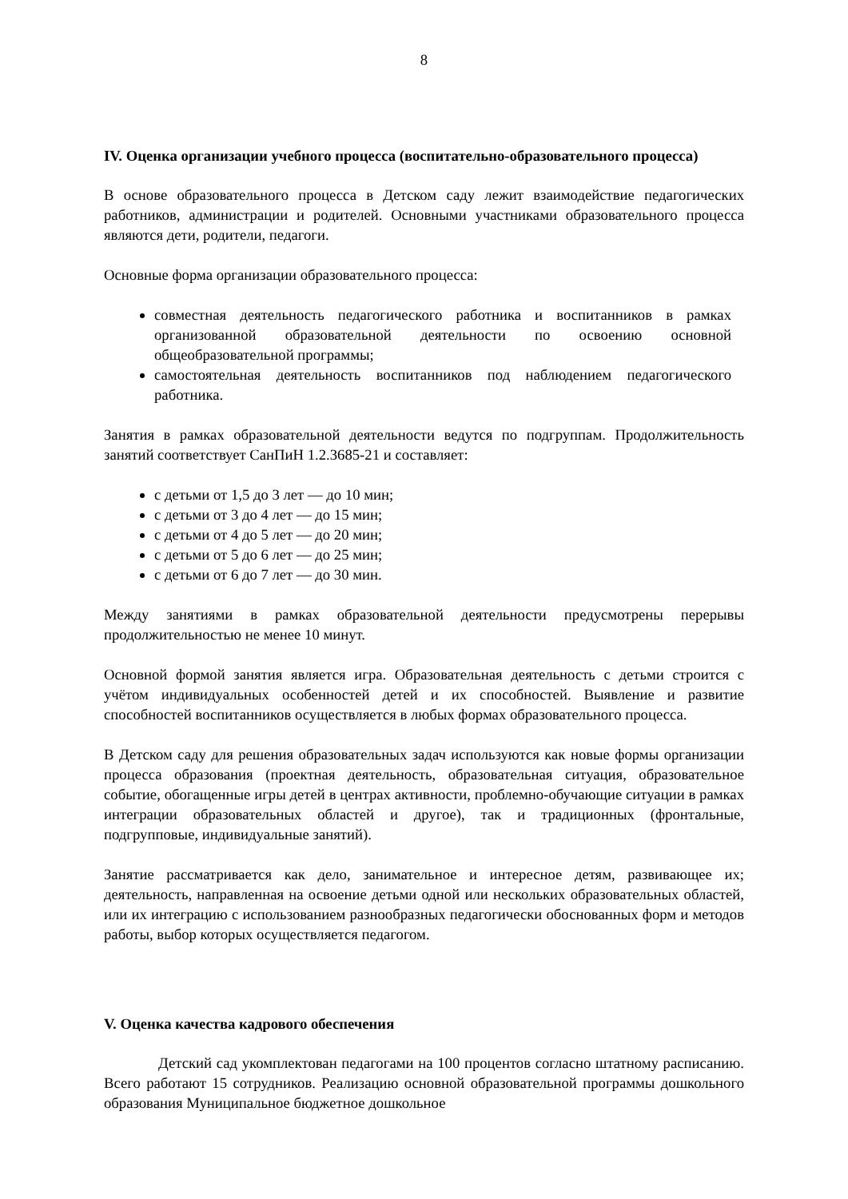8
IV. Оценка организации учебного процесса (воспитательно-образовательного процесса)
В основе образовательного процесса в Детском саду лежит взаимодействие педагогических работников, администрации и родителей. Основными участниками образовательного процесса являются дети, родители, педагоги.
Основные форма организации образовательного процесса:
совместная деятельность педагогического работника и воспитанников в рамках организованной образовательной деятельности по освоению основной общеобразовательной программы;
самостоятельная деятельность воспитанников под наблюдением педагогического работника.
Занятия в рамках образовательной деятельности ведутся по подгруппам. Продолжительность занятий соответствует СанПиН 1.2.3685-21 и составляет:
с детьми от 1,5 до 3 лет — до 10 мин;
с детьми от 3 до 4 лет — до 15 мин;
с детьми от 4 до 5 лет — до 20 мин;
с детьми от 5 до 6 лет — до 25 мин;
с детьми от 6 до 7 лет — до 30 мин.
Между занятиями в рамках образовательной деятельности предусмотрены перерывы продолжительностью не менее 10 минут.
Основной формой занятия является игра. Образовательная деятельность с детьми строится с учётом индивидуальных особенностей детей и их способностей. Выявление и развитие способностей воспитанников осуществляется в любых формах образовательного процесса.
В Детском саду для решения образовательных задач используются как новые формы организации процесса образования (проектная деятельность, образовательная ситуация, образовательное событие, обогащенные игры детей в центрах активности, проблемно-обучающие ситуации в рамках интеграции образовательных областей и другое), так и традиционных (фронтальные, подгрупповые, индивидуальные занятий).
Занятие рассматривается как дело, занимательное и интересное детям, развивающее их; деятельность, направленная на освоение детьми одной или нескольких образовательных областей, или их интеграцию с использованием разнообразных педагогически обоснованных форм и методов работы, выбор которых осуществляется педагогом.
V. Оценка качества кадрового обеспечения
Детский сад укомплектован педагогами на 100 процентов согласно штатному расписанию. Всего работают 15 сотрудников. Реализацию основной образовательной программы дошкольного образования Муниципальное бюджетное дошкольное